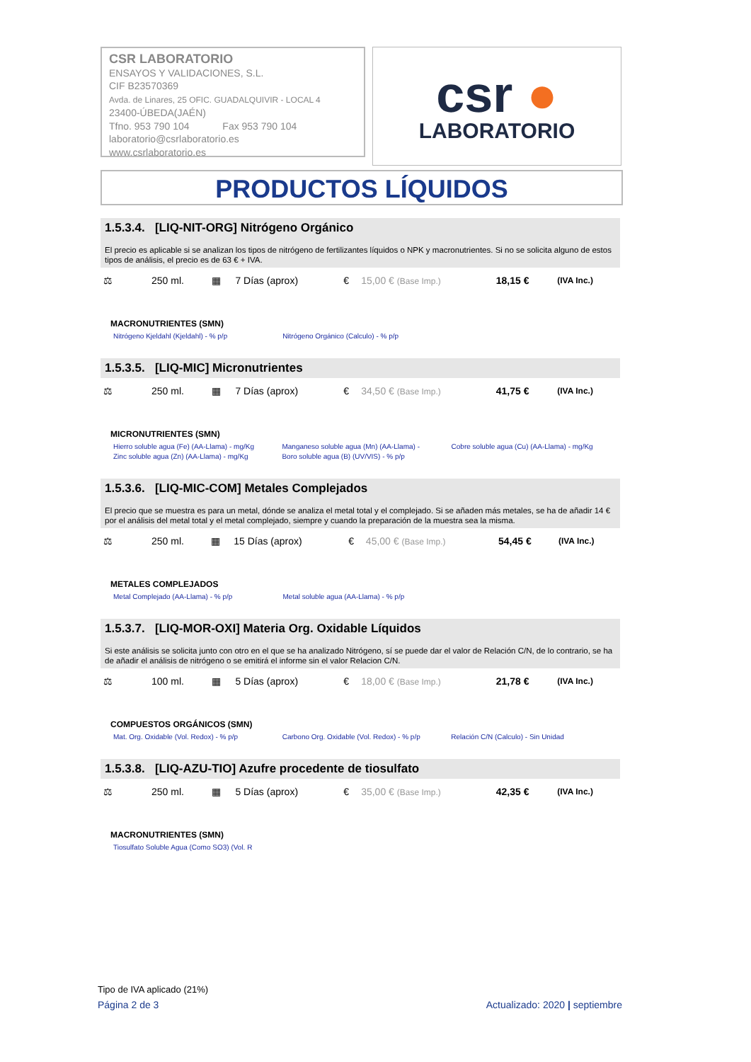CSR LABORATORIO
ENSAYOS Y VALIDACIONES, S.L.
CIF B23570369
Avda. de Linares, 25 OFIC. GUADALQUIVIR - LOCAL 4
23400-ÚBEDA(JAÉN)
Tfno. 953 790 104 Fax 953 790 104
laboratorio@csrlaboratorio.es
www.csrlaboratorio.es
csr ●
LABORATORIO
PRODUCTOS LÍQUIDOS
1.5.3.4. [LIQ-NIT-ORG] Nitrógeno Orgánico
El precio es aplicable si se analizan los tipos de nitrógeno de fertilizantes líquidos o NPK y macronutrientes. Si no se solicita alguno de estos tipos de análisis, el precio es de 63 € + IVA.
| ⚖ | 250 ml. | ▦ | 7 Días (aprox) | € | 15,00 € (Base Imp.) | 18,15 € | (IVA Inc.) |
MACRONUTRIENTES (SMN)
| Nitrógeno Kjeldahl (Kjeldahl) - % p/p | Nitrógeno Orgánico (Calculo) - % p/p | |
1.5.3.5. [LIQ-MIC] Micronutrientes
| ⚖ | 250 ml. | ▦ | 7 Días (aprox) | € | 34,50 € (Base Imp.) | 41,75 € | (IVA Inc.) |
MICRONUTRIENTES (SMN)
| Hierro soluble agua (Fe) (AA-Llama) - mg/Kg | Manganeso soluble agua (Mn) (AA-Llama) - | Cobre soluble agua (Cu) (AA-Llama) - mg/Kg |
| Zinc soluble agua (Zn) (AA-Llama) - mg/Kg | Boro soluble agua (B) (UV/VIS) - % p/p | |
1.5.3.6. [LIQ-MIC-COM] Metales Complejados
El precio que se muestra es para un metal, dónde se analiza el metal total y el complejado. Si se añaden más metales, se ha de añadir 14 € por el análisis del metal total y el metal complejado, siempre y cuando la preparación de la muestra sea la misma.
| ⚖ | 250 ml. | ▦ | 15 Días (aprox) | € | 45,00 € (Base Imp.) | 54,45 € | (IVA Inc.) |
METALES COMPLEJADOS
| Metal Complejado (AA-Llama) - % p/p | Metal soluble agua (AA-Llama) - % p/p | |
1.5.3.7. [LIQ-MOR-OXI] Materia Org. Oxidable Líquidos
Si este análisis se solicita junto con otro en el que se ha analizado Nitrógeno, sí se puede dar el valor de Relación C/N, de lo contrario, se ha de añadir el análisis de nitrógeno o se emitirá el informe sin el valor Relacion C/N.
| ⚖ | 100 ml. | ▦ | 5 Días (aprox) | € | 18,00 € (Base Imp.) | 21,78 € | (IVA Inc.) |
COMPUESTOS ORGÁNICOS (SMN)
| Mat. Org. Oxidable (Vol. Redox) - % p/p | Carbono Org. Oxidable (Vol. Redox) - % p/p | Relación C/N (Calculo) - Sin Unidad |
1.5.3.8. [LIQ-AZU-TIO] Azufre procedente de tiosulfato
| ⚖ | 250 ml. | ▦ | 5 Días (aprox) | € | 35,00 € (Base Imp.) | 42,35 € | (IVA Inc.) |
MACRONUTRIENTES (SMN)
| Tiosulfato Soluble Agua (Como SO3) (Vol. R |
Tipo de IVA aplicado (21%)
Página 2 de 3 Actualizado: 2020 | septiembre